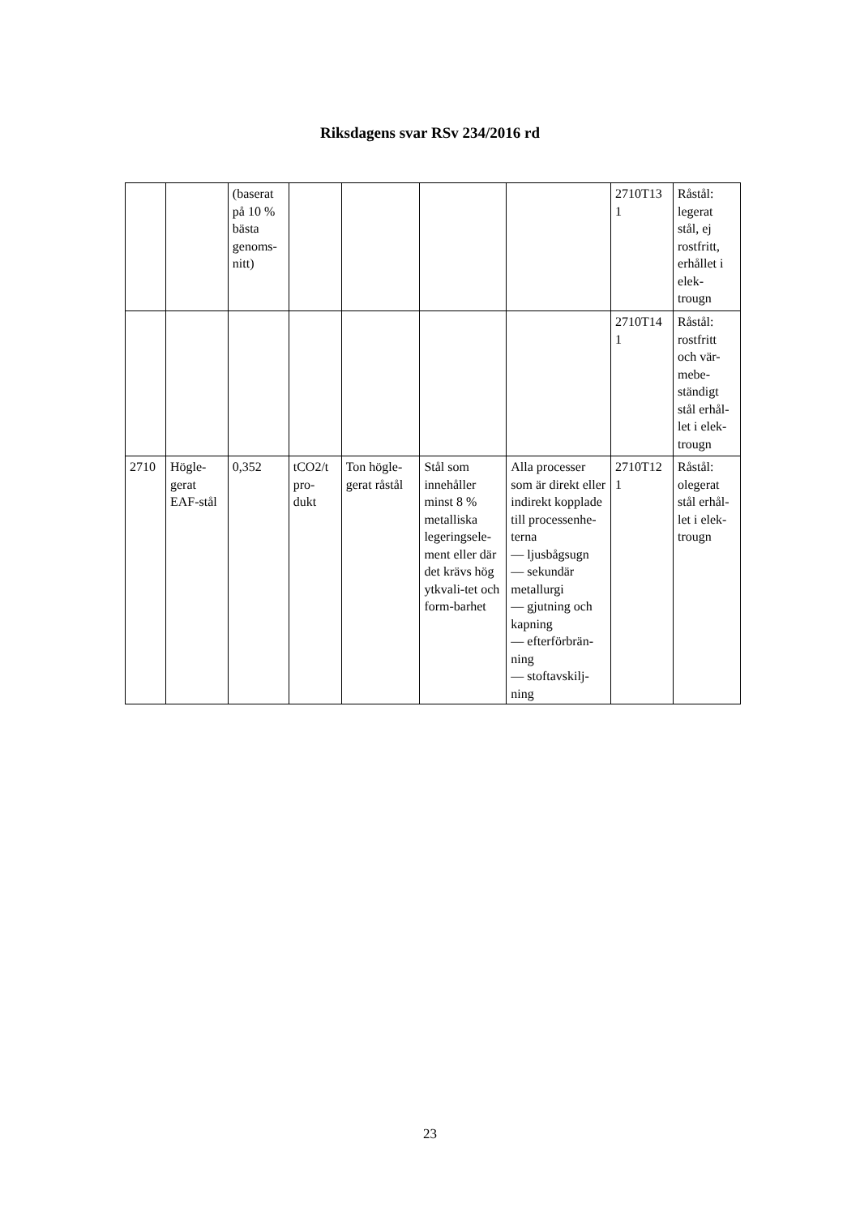Riksdagens svar RSv 234/2016 rd
| | | (baserat på 10 % bästa genoms-nitt) | | | | | 2710T13 1 | Råstål: legerat stål, ej rostfritt, erhållet i elek-trougn |
| | | | | | | | 2710T14 1 | Råstål: rostfritt och vär-mebe-ständigt stål erhål-let i elek-trougn |
| 2710 | Högle-gerat EAF-stål | 0,352 | tCO2/t pro-dukt | Ton högle-gerat råstål | Stål som innehåller minst 8 % metalliska legeringsele-ment eller där det krävs hög ytkvali-tet och form-barhet | Alla processer som är direkt eller indirekt kopplade till processenhe-terna — ljusbågsugn — sekundär metallurgi — gjutning och kapning — efterförbrän-ning — stoftavskilj-ning | 2710T12 1 | Råstål: olegerat stål erhål-let i elek-trougn |
23